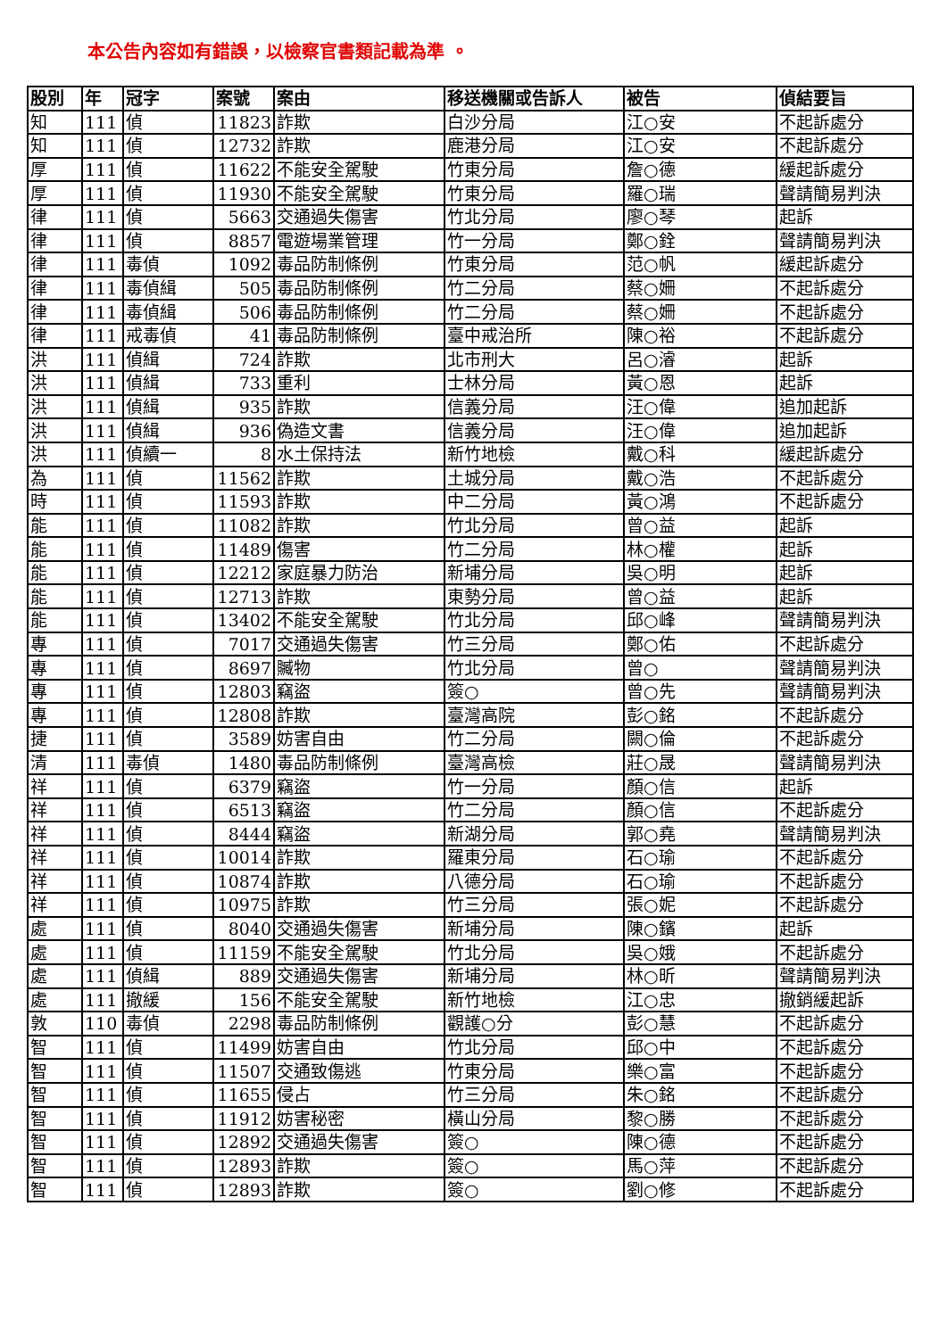本公告內容如有錯誤，以檢察官書類記載為準 。
| 股別 | 年 | 冠字 | 案號 | 案由 | 移送機關或告訴人 | 被告 | 偵結要旨 |
| --- | --- | --- | --- | --- | --- | --- | --- |
| 知 | 111 | 偵 | 11823 | 詐欺 | 白沙分局 | 江○安 | 不起訴處分 |
| 知 | 111 | 偵 | 12732 | 詐欺 | 鹿港分局 | 江○安 | 不起訴處分 |
| 厚 | 111 | 偵 | 11622 | 不能安全駕駛 | 竹東分局 | 詹○德 | 緩起訴處分 |
| 厚 | 111 | 偵 | 11930 | 不能安全駕駛 | 竹東分局 | 羅○瑞 | 聲請簡易判決 |
| 律 | 111 | 偵 | 5663 | 交通過失傷害 | 竹北分局 | 廖○琴 | 起訴 |
| 律 | 111 | 偵 | 8857 | 電遊場業管理 | 竹一分局 | 鄭○銓 | 聲請簡易判決 |
| 律 | 111 | 毒偵 | 1092 | 毒品防制條例 | 竹東分局 | 范○帆 | 緩起訴處分 |
| 律 | 111 | 毒偵緝 | 505 | 毒品防制條例 | 竹二分局 | 蔡○姍 | 不起訴處分 |
| 律 | 111 | 毒偵緝 | 506 | 毒品防制條例 | 竹二分局 | 蔡○姍 | 不起訴處分 |
| 律 | 111 | 戒毒偵 | 41 | 毒品防制條例 | 臺中戒治所 | 陳○裕 | 不起訴處分 |
| 洪 | 111 | 偵緝 | 724 | 詐欺 | 北市刑大 | 呂○濬 | 起訴 |
| 洪 | 111 | 偵緝 | 733 | 重利 | 士林分局 | 黃○恩 | 起訴 |
| 洪 | 111 | 偵緝 | 935 | 詐欺 | 信義分局 | 汪○偉 | 追加起訴 |
| 洪 | 111 | 偵緝 | 936 | 偽造文書 | 信義分局 | 汪○偉 | 追加起訴 |
| 洪 | 111 | 偵續一 | 8 | 水土保持法 | 新竹地檢 | 戴○科 | 緩起訴處分 |
| 為 | 111 | 偵 | 11562 | 詐欺 | 土城分局 | 戴○浩 | 不起訴處分 |
| 時 | 111 | 偵 | 11593 | 詐欺 | 中二分局 | 黃○鴻 | 不起訴處分 |
| 能 | 111 | 偵 | 11082 | 詐欺 | 竹北分局 | 曾○益 | 起訴 |
| 能 | 111 | 偵 | 11489 | 傷害 | 竹二分局 | 林○權 | 起訴 |
| 能 | 111 | 偵 | 12212 | 家庭暴力防治 | 新埔分局 | 吳○明 | 起訴 |
| 能 | 111 | 偵 | 12713 | 詐欺 | 東勢分局 | 曾○益 | 起訴 |
| 能 | 111 | 偵 | 13402 | 不能安全駕駛 | 竹北分局 | 邱○峰 | 聲請簡易判決 |
| 專 | 111 | 偵 | 7017 | 交通過失傷害 | 竹三分局 | 鄭○佑 | 不起訴處分 |
| 專 | 111 | 偵 | 8697 | 贓物 | 竹北分局 | 曾○ | 聲請簡易判決 |
| 專 | 111 | 偵 | 12803 | 竊盜 | 簽○ | 曾○先 | 聲請簡易判決 |
| 專 | 111 | 偵 | 12808 | 詐欺 | 臺灣高院 | 彭○銘 | 不起訴處分 |
| 捷 | 111 | 偵 | 3589 | 妨害自由 | 竹二分局 | 闕○倫 | 不起訴處分 |
| 清 | 111 | 毒偵 | 1480 | 毒品防制條例 | 臺灣高檢 | 莊○晟 | 聲請簡易判決 |
| 祥 | 111 | 偵 | 6379 | 竊盜 | 竹一分局 | 顏○信 | 起訴 |
| 祥 | 111 | 偵 | 6513 | 竊盜 | 竹二分局 | 顏○信 | 不起訴處分 |
| 祥 | 111 | 偵 | 8444 | 竊盜 | 新湖分局 | 郭○堯 | 聲請簡易判決 |
| 祥 | 111 | 偵 | 10014 | 詐欺 | 羅東分局 | 石○瑜 | 不起訴處分 |
| 祥 | 111 | 偵 | 10874 | 詐欺 | 八德分局 | 石○瑜 | 不起訴處分 |
| 祥 | 111 | 偵 | 10975 | 詐欺 | 竹三分局 | 張○妮 | 不起訴處分 |
| 處 | 111 | 偵 | 8040 | 交通過失傷害 | 新埔分局 | 陳○鑌 | 起訴 |
| 處 | 111 | 偵 | 11159 | 不能安全駕駛 | 竹北分局 | 吳○娥 | 不起訴處分 |
| 處 | 111 | 偵緝 | 889 | 交通過失傷害 | 新埔分局 | 林○昕 | 聲請簡易判決 |
| 處 | 111 | 撤緩 | 156 | 不能安全駕駛 | 新竹地檢 | 江○忠 | 撤銷緩起訴 |
| 敦 | 110 | 毒偵 | 2298 | 毒品防制條例 | 觀護○分 | 彭○慧 | 不起訴處分 |
| 智 | 111 | 偵 | 11499 | 妨害自由 | 竹北分局 | 邱○中 | 不起訴處分 |
| 智 | 111 | 偵 | 11507 | 交通致傷逃 | 竹東分局 | 樂○富 | 不起訴處分 |
| 智 | 111 | 偵 | 11655 | 侵占 | 竹三分局 | 朱○銘 | 不起訴處分 |
| 智 | 111 | 偵 | 11912 | 妨害秘密 | 橫山分局 | 黎○勝 | 不起訴處分 |
| 智 | 111 | 偵 | 12892 | 交通過失傷害 | 簽○ | 陳○德 | 不起訴處分 |
| 智 | 111 | 偵 | 12893 | 詐欺 | 簽○ | 馬○萍 | 不起訴處分 |
| 智 | 111 | 偵 | 12893 | 詐欺 | 簽○ | 劉○修 | 不起訴處分 |